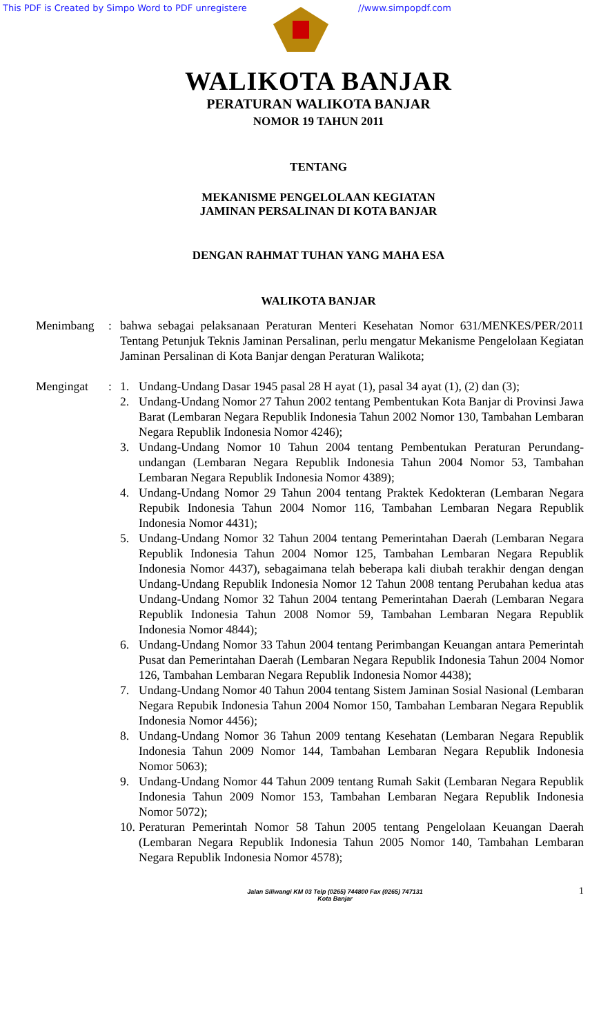This PDF is Created by Simpo Word to PDF unregistere //www.simpopdf.com
WALIKOTA BANJAR
PERATURAN WALIKOTA BANJAR
NOMOR 19 TAHUN 2011
TENTANG
MEKANISME PENGELOLAAN KEGIATAN
JAMINAN PERSALINAN DI KOTA BANJAR
DENGAN RAHMAT TUHAN YANG MAHA ESA
WALIKOTA BANJAR
Menimbang : bahwa sebagai pelaksanaan Peraturan Menteri Kesehatan Nomor 631/MENKES/PER/2011 Tentang Petunjuk Teknis Jaminan Persalinan, perlu mengatur Mekanisme Pengelolaan Kegiatan Jaminan Persalinan di Kota Banjar dengan Peraturan Walikota;
Mengingat : 1. Undang-Undang Dasar 1945 pasal 28 H ayat (1), pasal 34 ayat (1), (2) dan (3);
2. Undang-Undang Nomor 27 Tahun 2002 tentang Pembentukan Kota Banjar di Provinsi Jawa Barat (Lembaran Negara Republik Indonesia Tahun 2002 Nomor 130, Tambahan Lembaran Negara Republik Indonesia Nomor 4246);
3. Undang-Undang Nomor 10 Tahun 2004 tentang Pembentukan Peraturan Perundang-undangan (Lembaran Negara Republik Indonesia Tahun 2004 Nomor 53, Tambahan Lembaran Negara Republik Indonesia Nomor 4389);
4. Undang-Undang Nomor 29 Tahun 2004 tentang Praktek Kedokteran (Lembaran Negara Repubik Indonesia Tahun 2004 Nomor 116, Tambahan Lembaran Negara Republik Indonesia Nomor 4431);
5. Undang-Undang Nomor 32 Tahun 2004 tentang Pemerintahan Daerah (Lembaran Negara Republik Indonesia Tahun 2004 Nomor 125, Tambahan Lembaran Negara Republik Indonesia Nomor 4437), sebagaimana telah beberapa kali diubah terakhir dengan dengan Undang-Undang Republik Indonesia Nomor 12 Tahun 2008 tentang Perubahan kedua atas Undang-Undang Nomor 32 Tahun 2004 tentang Pemerintahan Daerah (Lembaran Negara Republik Indonesia Tahun 2008 Nomor 59, Tambahan Lembaran Negara Republik Indonesia Nomor 4844);
6. Undang-Undang Nomor 33 Tahun 2004 tentang Perimbangan Keuangan antara Pemerintah Pusat dan Pemerintahan Daerah (Lembaran Negara Republik Indonesia Tahun 2004 Nomor 126, Tambahan Lembaran Negara Republik Indonesia Nomor 4438);
7. Undang-Undang Nomor 40 Tahun 2004 tentang Sistem Jaminan Sosial Nasional (Lembaran Negara Repubik Indonesia Tahun 2004 Nomor 150, Tambahan Lembaran Negara Republik Indonesia Nomor 4456);
8. Undang-Undang Nomor 36 Tahun 2009 tentang Kesehatan (Lembaran Negara Republik Indonesia Tahun 2009 Nomor 144, Tambahan Lembaran Negara Republik Indonesia Nomor 5063);
9. Undang-Undang Nomor 44 Tahun 2009 tentang Rumah Sakit (Lembaran Negara Republik Indonesia Tahun 2009 Nomor 153, Tambahan Lembaran Negara Republik Indonesia Nomor 5072);
10. Peraturan Pemerintah Nomor 58 Tahun 2005 tentang Pengelolaan Keuangan Daerah (Lembaran Negara Republik Indonesia Tahun 2005 Nomor 140, Tambahan Lembaran Negara Republik Indonesia Nomor 4578);
Jalan Siliwangi KM 03 Telp (0265) 744800 Fax (0265) 747131
Kota Banjar
1